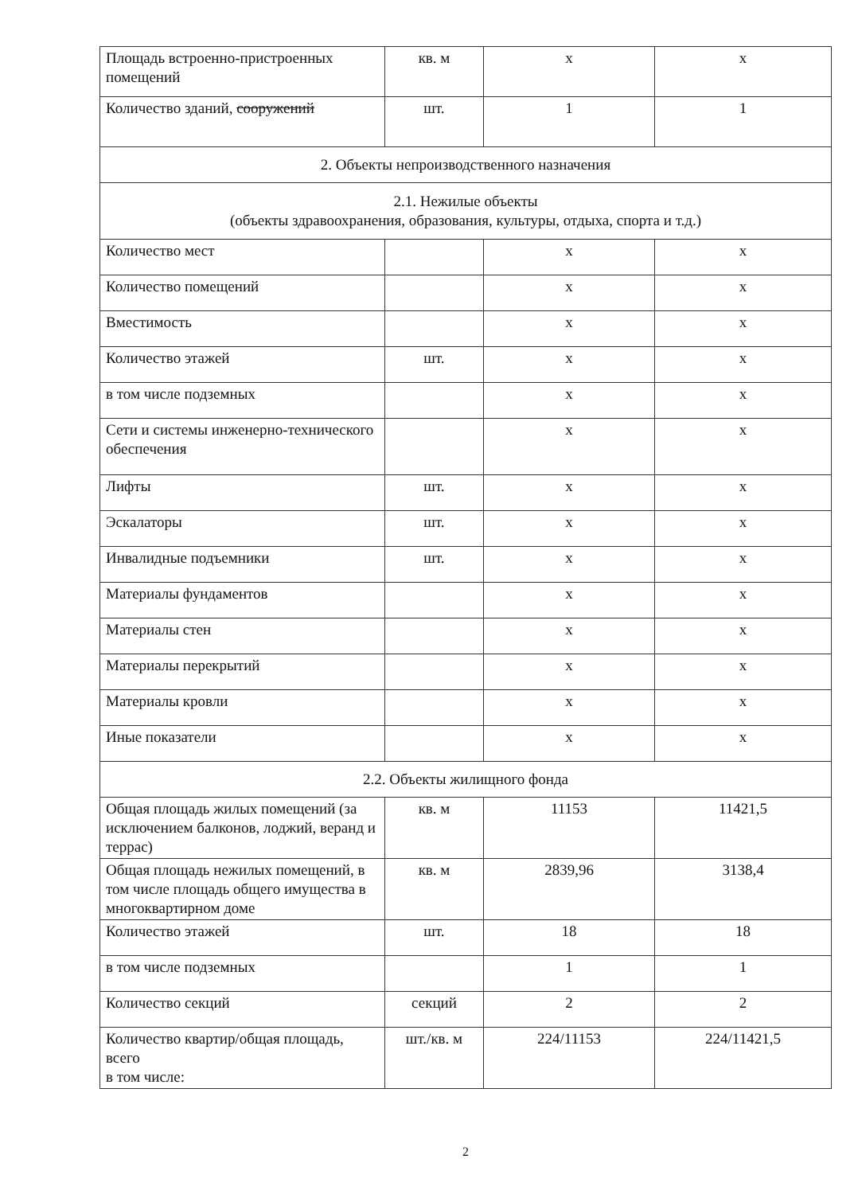| Площадь встроенно-пристроенных помещений | кв. м | х | х |
| Количество зданий, сооружений | шт. | 1 | 1 |
| 2. Объекты непроизводственного назначения | | | |
| 2.1. Нежилые объекты (объекты здравоохранения, образования, культуры, отдыха, спорта и т.д.) | | | |
| Количество мест | | х | х |
| Количество помещений | | х | х |
| Вместимость | | х | х |
| Количество этажей | шт. | х | х |
| в том числе подземных | | х | х |
| Сети и системы инженерно-технического обеспечения | | х | х |
| Лифты | шт. | х | х |
| Эскалаторы | шт. | х | х |
| Инвалидные подъемники | шт. | х | х |
| Материалы фундаментов | | х | х |
| Материалы стен | | х | х |
| Материалы перекрытий | | х | х |
| Материалы кровли | | х | х |
| Иные показатели | | х | х |
| 2.2. Объекты жилищного фонда | | | |
| Общая площадь жилых помещений (за исключением балконов, лоджий, веранд и террас) | кв. м | 11153 | 11421,5 |
| Общая площадь нежилых помещений, в том числе площадь общего имущества в многоквартирном доме | кв. м | 2839,96 | 3138,4 |
| Количество этажей | шт. | 18 | 18 |
| в том числе подземных | | 1 | 1 |
| Количество секций | секций | 2 | 2 |
| Количество квартир/общая площадь, всего в том числе: | шт./кв. м | 224/11153 | 224/11421,5 |
2